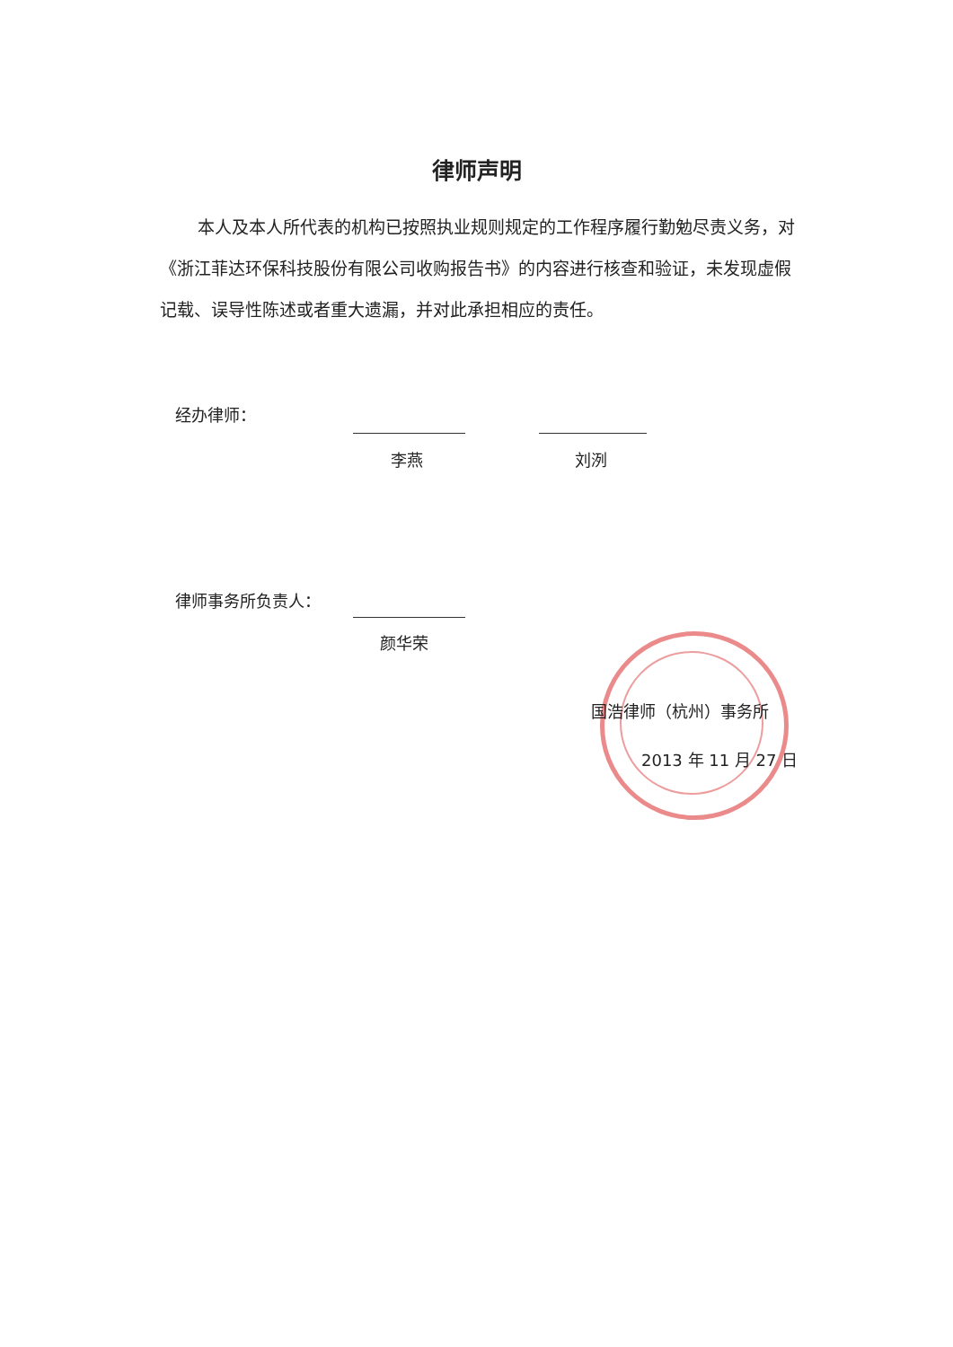律师声明
本人及本人所代表的机构已按照执业规则规定的工作程序履行勤勉尽责义务，对《浙江菲达环保科技股份有限公司收购报告书》的内容进行核查和验证，未发现虚假记载、误导性陈述或者重大遗漏，并对此承担相应的责任。
经办律师：
李燕 刘洌
律师事务所负责人：
颜华荣
国浩律师（杭州）事务所
2013 年 11 月 27 日